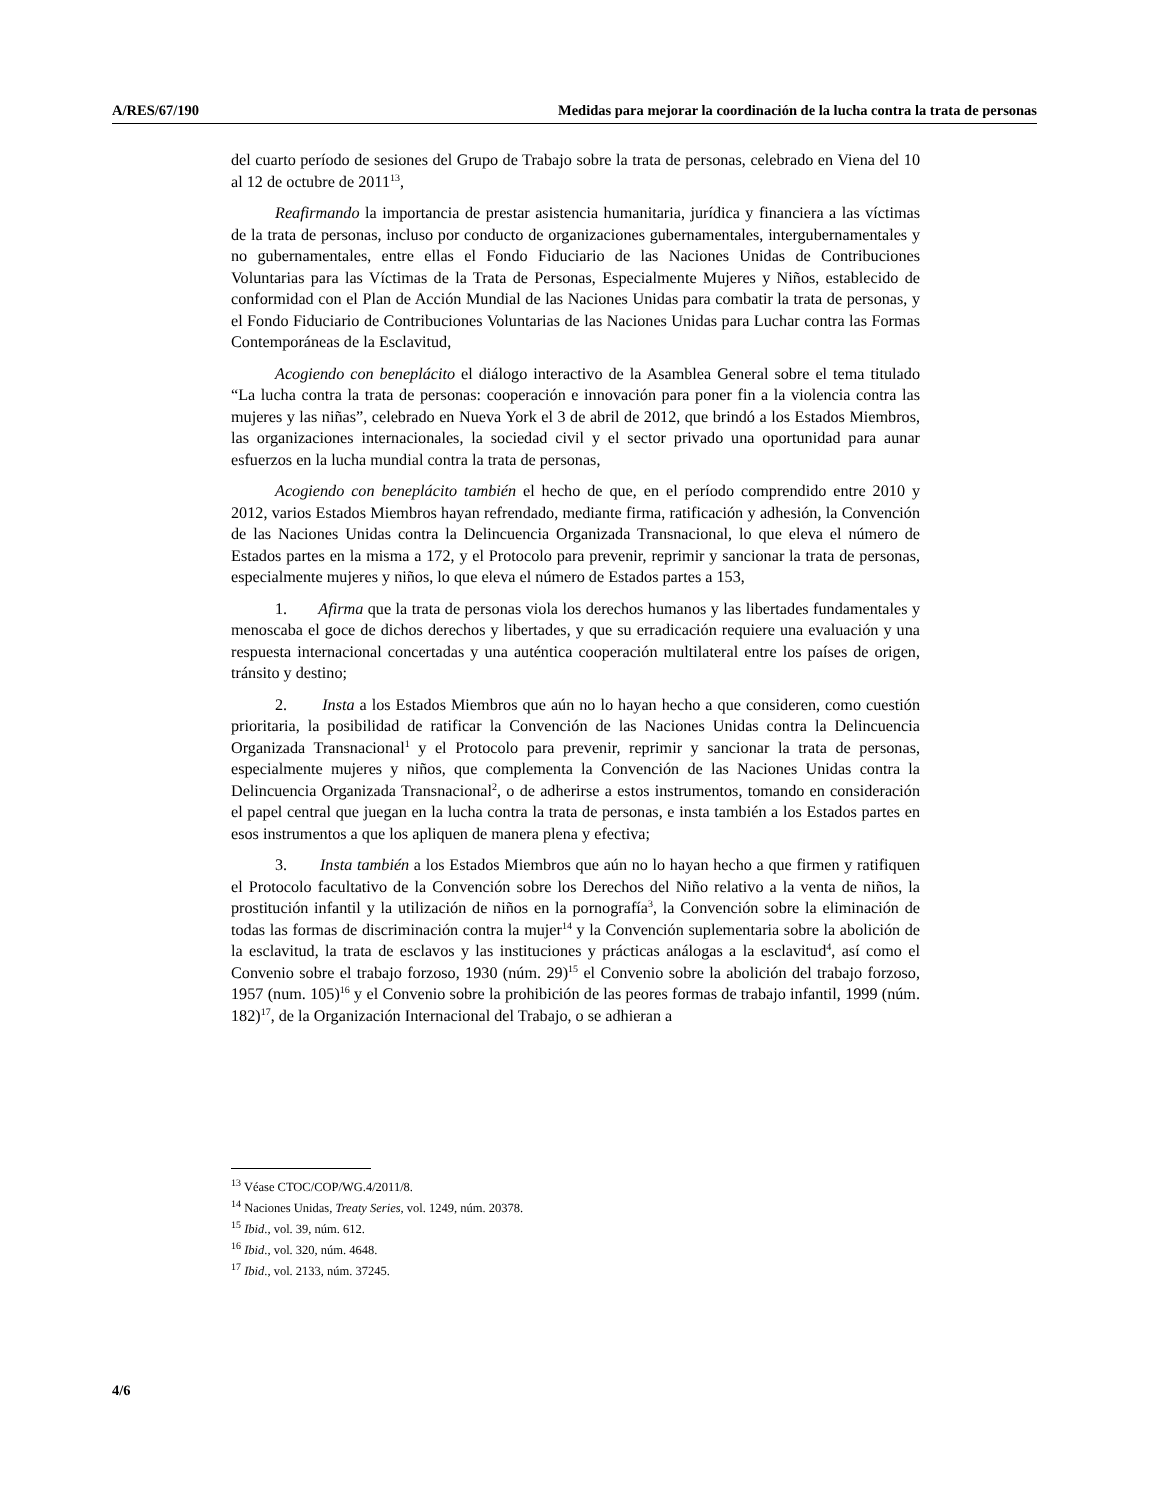A/RES/67/190 Medidas para mejorar la coordinación de la lucha contra la trata de personas
del cuarto período de sesiones del Grupo de Trabajo sobre la trata de personas, celebrado en Viena del 10 al 12 de octubre de 2011<sup>13</sup>,
Reafirmando la importancia de prestar asistencia humanitaria, jurídica y financiera a las víctimas de la trata de personas, incluso por conducto de organizaciones gubernamentales, intergubernamentales y no gubernamentales, entre ellas el Fondo Fiduciario de las Naciones Unidas de Contribuciones Voluntarias para las Víctimas de la Trata de Personas, Especialmente Mujeres y Niños, establecido de conformidad con el Plan de Acción Mundial de las Naciones Unidas para combatir la trata de personas, y el Fondo Fiduciario de Contribuciones Voluntarias de las Naciones Unidas para Luchar contra las Formas Contemporáneas de la Esclavitud,
Acogiendo con beneplácito el diálogo interactivo de la Asamblea General sobre el tema titulado “La lucha contra la trata de personas: cooperación e innovación para poner fin a la violencia contra las mujeres y las niñas”, celebrado en Nueva York el 3 de abril de 2012, que brindó a los Estados Miembros, las organizaciones internacionales, la sociedad civil y el sector privado una oportunidad para aunar esfuerzos en la lucha mundial contra la trata de personas,
Acogiendo con beneplácito también el hecho de que, en el período comprendido entre 2010 y 2012, varios Estados Miembros hayan refrendado, mediante firma, ratificación y adhesión, la Convención de las Naciones Unidas contra la Delincuencia Organizada Transnacional, lo que eleva el número de Estados partes en la misma a 172, y el Protocolo para prevenir, reprimir y sancionar la trata de personas, especialmente mujeres y niños, lo que eleva el número de Estados partes a 153,
1. Afirma que la trata de personas viola los derechos humanos y las libertades fundamentales y menoscaba el goce de dichos derechos y libertades, y que su erradicación requiere una evaluación y una respuesta internacional concertadas y una auténtica cooperación multilateral entre los países de origen, tránsito y destino;
2. Insta a los Estados Miembros que aún no lo hayan hecho a que consideren, como cuestión prioritaria, la posibilidad de ratificar la Convención de las Naciones Unidas contra la Delincuencia Organizada Transnacional<sup>1</sup> y el Protocolo para prevenir, reprimir y sancionar la trata de personas, especialmente mujeres y niños, que complementa la Convención de las Naciones Unidas contra la Delincuencia Organizada Transnacional<sup>2</sup>, o de adherirse a estos instrumentos, tomando en consideración el papel central que juegan en la lucha contra la trata de personas, e insta también a los Estados partes en esos instrumentos a que los apliquen de manera plena y efectiva;
3. Insta también a los Estados Miembros que aún no lo hayan hecho a que firmen y ratifiquen el Protocolo facultativo de la Convención sobre los Derechos del Niño relativo a la venta de niños, la prostitución infantil y la utilización de niños en la pornografía<sup>3</sup>, la Convención sobre la eliminación de todas las formas de discriminación contra la mujer<sup>14</sup> y la Convención suplementaria sobre la abolición de la esclavitud, la trata de esclavos y las instituciones y prácticas análogas a la esclavitud<sup>4</sup>, así como el Convenio sobre el trabajo forzoso, 1930 (núm. 29)<sup>15</sup> el Convenio sobre la abolición del trabajo forzoso, 1957 (num. 105)<sup>16</sup> y el Convenio sobre la prohibición de las peores formas de trabajo infantil, 1999 (núm. 182)<sup>17</sup>, de la Organización Internacional del Trabajo, o se adhieran a
<sup>13</sup> Véase CTOC/COP/WG.4/2011/8.
<sup>14</sup> Naciones Unidas, Treaty Series, vol. 1249, núm. 20378.
<sup>15</sup> Ibid., vol. 39, núm. 612.
<sup>16</sup> Ibid., vol. 320, núm. 4648.
<sup>17</sup> Ibid., vol. 2133, núm. 37245.
4/6